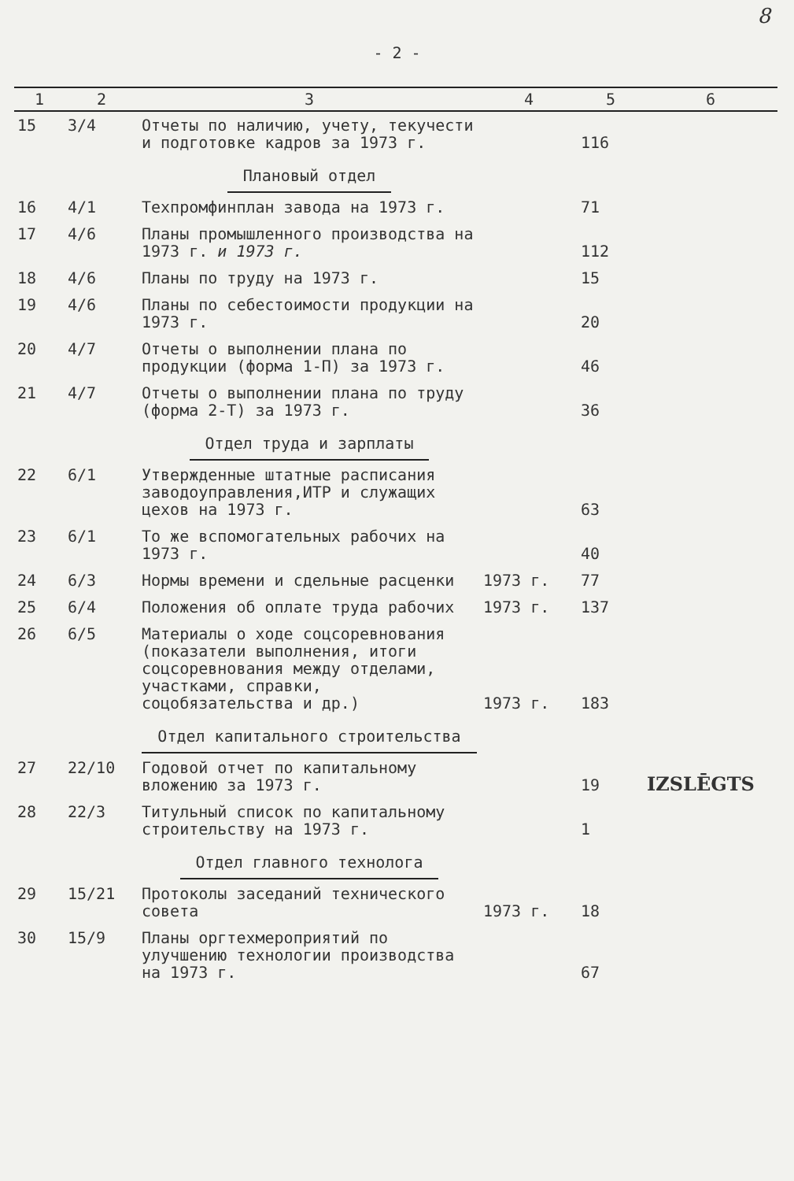8
- 2 -
| 1 | 2 | 3 | 4 | 5 | 6 |
| --- | --- | --- | --- | --- | --- |
| 15 | 3/4 | Отчеты по наличию, учету, текучести и подготовке кадров за 1973 г. | | 116 | |
| | | Плановый отдел | | | |
| 16 | 4/1 | Техпромфинплан завода на 1973 г. | | 71 | |
| 17 | 4/6 | Планы промышленного производства на 1973 г. и 1973 г. | | 112 | |
| 18 | 4/6 | Планы по труду на 1973 г. | | 15 | |
| 19 | 4/6 | Планы по себестоимости продукции на 1973 г. | | 20 | |
| 20 | 4/7 | Отчеты о выполнении плана по продукции (форма 1-П) за 1973 г. | | 46 | |
| 21 | 4/7 | Отчеты о выполнении плана по труду (форма 2-Т) за 1973 г. | | 36 | |
| | | Отдел труда и зарплаты | | | |
| 22 | 6/1 | Утвержденные штатные расписания заводоуправления,ИТР и служащих цехов на 1973 г. | | 63 | |
| 23 | 6/1 | То же вспомогательных рабочих на 1973 г. | | 40 | |
| 24 | 6/3 | Нормы времени и сдельные расценки | 1973 г. | 77 | |
| 25 | 6/4 | Положения об оплате труда рабочих | 1973 г. | 137 | |
| 26 | 6/5 | Материалы о ходе соцсоревнования (показатели выполнения, итоги соцсоревнования между отделами, участками, справки, соцобязательства и др.) | 1973 г. | 183 | |
| | | Отдел капитального строительства | | | |
| 27 | 22/10 | Годовой отчет по капитальному вложению за 1973 г. | | 19 | IZSLĒGTS |
| 28 | 22/3 | Титульный список по капитальному строительству на 1973 г. | | 1 | |
| | | Отдел главного технолога | | | |
| 29 | 15/21 | Протоколы заседаний технического совета | 1973 г. | 18 | |
| 30 | 15/9 | Планы оргтехмероприятий по улучшению технологии производства на 1973 г. | | 67 | |